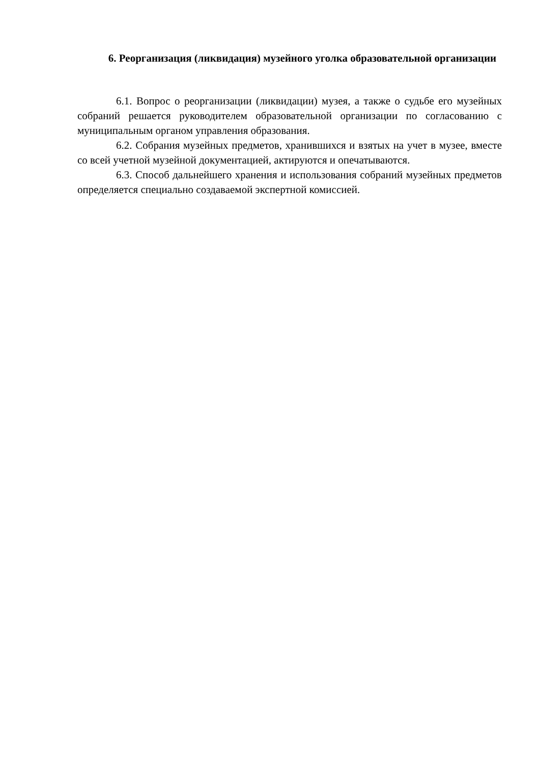6. Реорганизация (ликвидация) музейного уголка образовательной организации
6.1. Вопрос о реорганизации (ликвидации) музея, а также о судьбе его музейных собраний решается руководителем образовательной организации по согласованию с муниципальным органом управления образования.
6.2. Собрания музейных предметов, хранившихся и взятых на учет в музее, вместе со всей учетной музейной документацией, актируются и опечатываются.
6.3. Способ дальнейшего хранения и использования собраний музейных предметов определяется специально создаваемой экспертной комиссией.